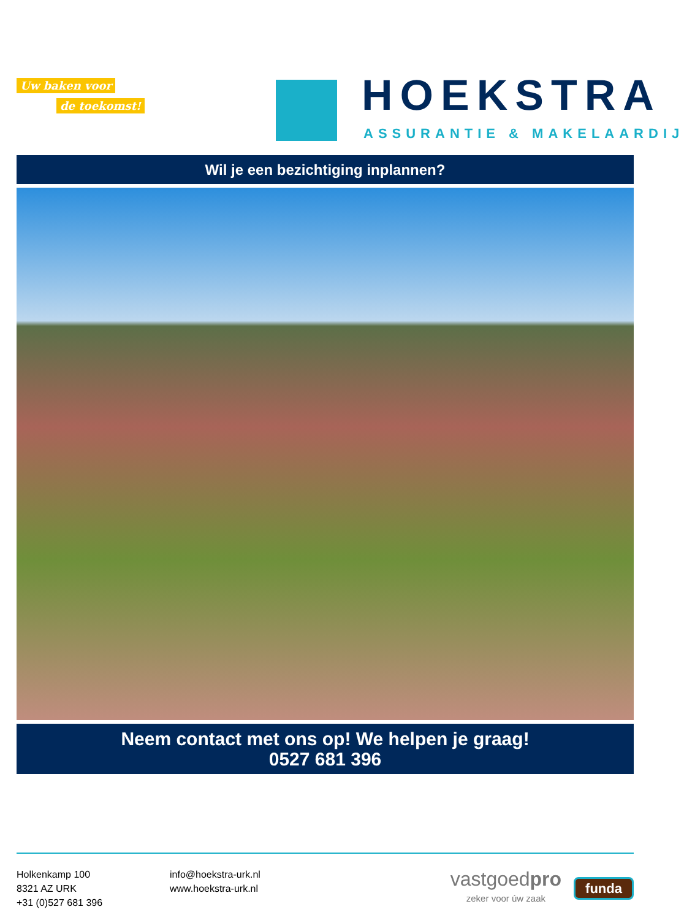Uw baken voor
de toekomst!
HOEKSTRA
ASSURANTIE & MAKELAARDIJ
Wil je een bezichtiging inplannen?
Neem contact met ons op! We helpen je graag!
0527 681 396
Holkenkamp 100
8321 AZ URK
+31 (0)527 681 396
info@hoekstra-urk.nl
www.hoekstra-urk.nl
vastgoedpro
zeker voor úw zaak
funda